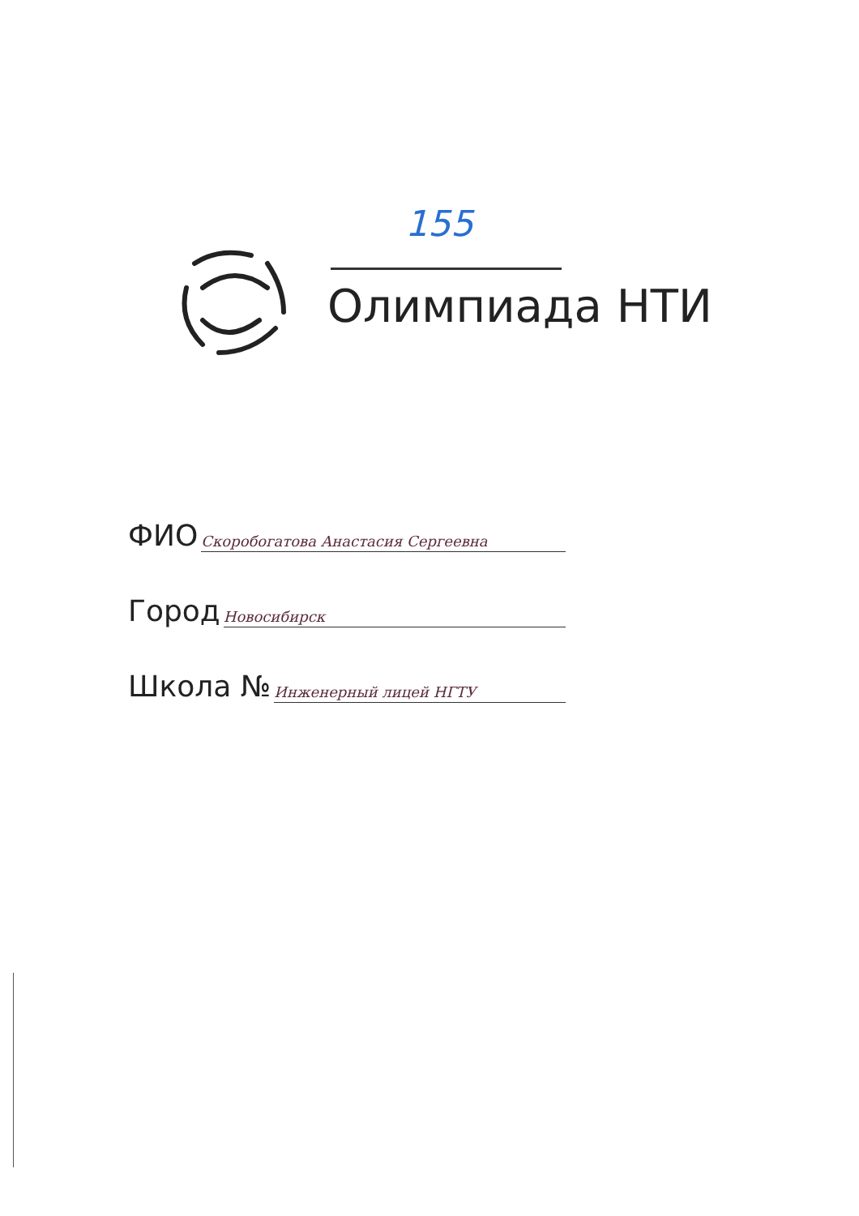155
Олимпиада НТИ
ФИО Скоробогатова Анастасия Сергеевна
Город Новосибирск
Школа № Инженерный лицей НГТУ